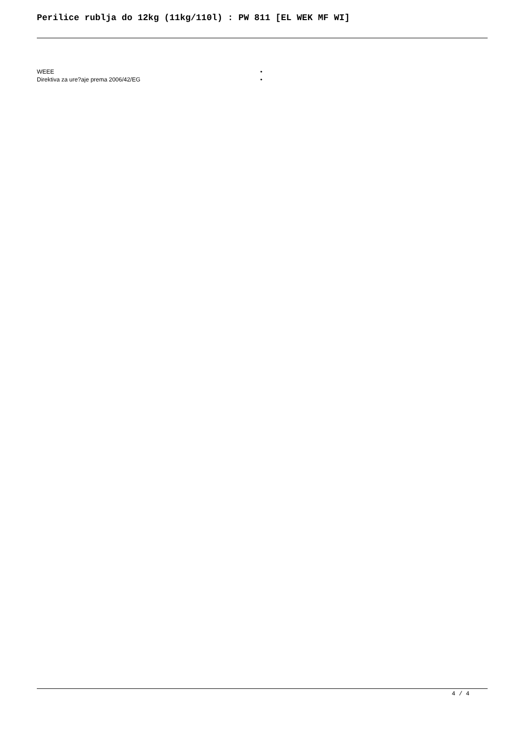Perilice rublja do 12kg (11kg/110l) : PW 811 [EL WEK MF WI]
| WEEE | • |
| Direktiva za ure?aje prema 2006/42/EG | • |
4 / 4